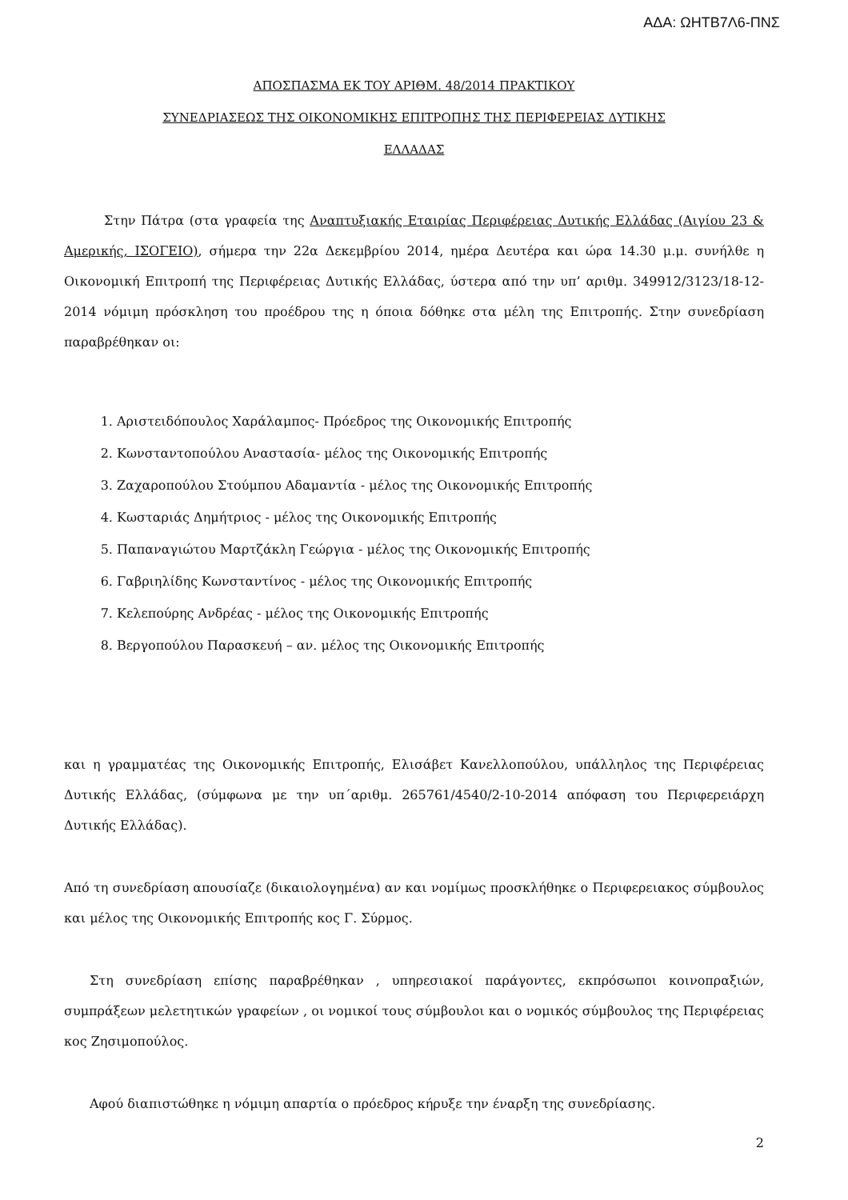ΑΔΑ: ΩΗΤΒ7Λ6-ΠΝΣ
ΑΠΟΣΠΑΣΜΑ ΕΚ ΤΟΥ ΑΡΙΘΜ. 48/2014 ΠΡΑΚΤΙΚΟΥ
ΣΥΝΕΔΡΙΑΣΕΩΣ ΤΗΣ ΟΙΚΟΝΟΜΙΚΗΣ ΕΠΙΤΡΟΠΗΣ ΤΗΣ ΠΕΡΙΦΕΡΕΙΑΣ ΔΥΤΙΚΗΣ
ΕΛΛΑΔΑΣ
Στην Πάτρα (στα γραφεία της Αναπτυξιακής Εταιρίας Περιφέρειας Δυτικής Ελλάδας (Αιγίου 23 & Αμερικής, ΙΣΟΓΕΙΟ), σήμερα την 22α Δεκεμβρίου 2014, ημέρα Δευτέρα και ώρα 14.30 μ.μ. συνήλθε η Οικονομική Επιτροπή της Περιφέρειας Δυτικής Ελλάδας, ύστερα από την υπ’ αριθμ. 349912/3123/18-12-2014 νόμιμη πρόσκληση του προέδρου της η όποια δόθηκε στα μέλη της Επιτροπής. Στην συνεδρίαση παραβρέθηκαν οι:
1. Αριστειδόπουλος Χαράλαμπος- Πρόεδρος της Οικονομικής Επιτροπής
2. Κωνσταντοπούλου Αναστασία- μέλος της Οικονομικής Επιτροπής
3. Ζαχαροπούλου Στούμπου Αδαμαντία - μέλος της Οικονομικής Επιτροπής
4. Κωσταριάς Δημήτριος - μέλος της Οικονομικής Επιτροπής
5. Παπαναγιώτου Μαρτζάκλη Γεώργια - μέλος της Οικονομικής Επιτροπής
6. Γαβριηλίδης Κωνσταντίνος - μέλος της Οικονομικής Επιτροπής
7. Κελεπούρης Ανδρέας - μέλος της Οικονομικής Επιτροπής
8. Βεργοπούλου Παρασκευή – αν. μέλος της Οικονομικής Επιτροπής
και η γραμματέας της Οικονομικής Επιτροπής, Ελισάβετ Κανελλοπούλου, υπάλληλος της Περιφέρειας Δυτικής Ελλάδας, (σύμφωνα με την υπ΄αριθμ. 265761/4540/2-10-2014 απόφαση του Περιφερειάρχη Δυτικής Ελλάδας).
Από τη συνεδρίαση απουσίαζε (δικαιολογημένα) αν και νομίμως προσκλήθηκε ο Περιφερειακος σύμβουλος και μέλος της Οικονομικής Επιτροπής κος Γ. Σύρμος.
Στη συνεδρίαση επίσης παραβρέθηκαν , υπηρεσιακοί παράγοντες, εκπρόσωποι κοινοπραξιών, συμπράξεων μελετητικών γραφείων , οι νομικοί τους σύμβουλοι και ο νομικός σύμβουλος της Περιφέρειας κος Ζησιμοπούλος.
Αφού διαπιστώθηκε η νόμιμη απαρτία ο πρόεδρος κήρυξε την έναρξη της συνεδρίασης.
2